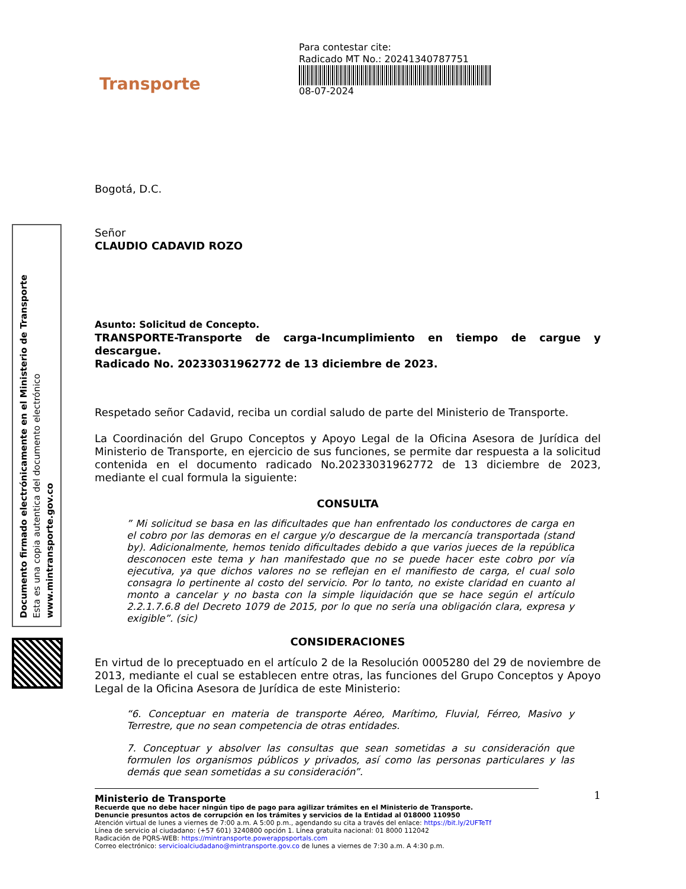Documento firmado electrónicamente en el Ministerio de Transporte
Esta es una copia autentica del documento electrónico
www.mintransporte.gov.co
Transporte
Bogotá, D.C.
Señor
CLAUDIO CADAVID ROZO
Asunto: Solicitud de Concepto.
TRANSPORTE-Transporte de carga-Incumplimiento en tiempo de cargue y descargue.
Radicado No. 20233031962772 de 13 diciembre de 2023.
Respetado señor Cadavid, reciba un cordial saludo de parte del Ministerio de Transporte.
La Coordinación del Grupo Conceptos y Apoyo Legal de la Oficina Asesora de Jurídica del Ministerio de Transporte, en ejercicio de sus funciones, se permite dar respuesta a la solicitud contenida en el documento radicado No.20233031962772 de 13 diciembre de 2023, mediante el cual formula la siguiente:
CONSULTA
” Mi solicitud se basa en las dificultades que han enfrentado los conductores de carga en el cobro por las demoras en el cargue y/o descargue de la mercancía transportada (stand by). Adicionalmente, hemos tenido dificultades debido a que varios jueces de la república desconocen este tema y han manifestado que no se puede hacer este cobro por vía ejecutiva, ya que dichos valores no se reflejan en el manifiesto de carga, el cual solo consagra lo pertinente al costo del servicio. Por lo tanto, no existe claridad en cuanto al monto a cancelar y no basta con la simple liquidación que se hace según el artículo 2.2.1.7.6.8 del Decreto 1079 de 2015, por lo que no sería una obligación clara, expresa y exigible”. (sic)
CONSIDERACIONES
En virtud de lo preceptuado en el artículo 2 de la Resolución 0005280 del 29 de noviembre de 2013, mediante el cual se establecen entre otras, las funciones del Grupo Conceptos y Apoyo Legal de la Oficina Asesora de Jurídica de este Ministerio:
“6. Conceptuar en materia de transporte Aéreo, Marítimo, Fluvial, Férreo, Masivo y Terrestre, que no sean competencia de otras entidades.
7. Conceptuar y absolver las consultas que sean sometidas a su consideración que formulen los organismos públicos y privados, así como las personas particulares y las demás que sean sometidas a su consideración”.
1
Para contestar cite:
Radicado MT No.: 20241340787751
08-07-2024
Ministerio de Transporte
Recuerde que no debe hacer ningún tipo de pago para agilizar trámites en el Ministerio de Transporte.
Denuncie presuntos actos de corrupción en los trámites y servicios de la Entidad al 018000 110950
Atención virtual de lunes a viernes de 7:00 a.m. A 5:00 p.m., agendando su cita a través del enlace: https://bit.ly/2UFTeTf
Línea de servicio al ciudadano: (+57 601) 3240800 opción 1. Línea gratuita nacional: 01 8000 112042
Radicación de PQRS-WEB: https://mintransporte.powerappsportals.com
Correo electrónico: servicioalciudadano@mintransporte.gov.co de lunes a viernes de 7:30 a.m. A 4:30 p.m.